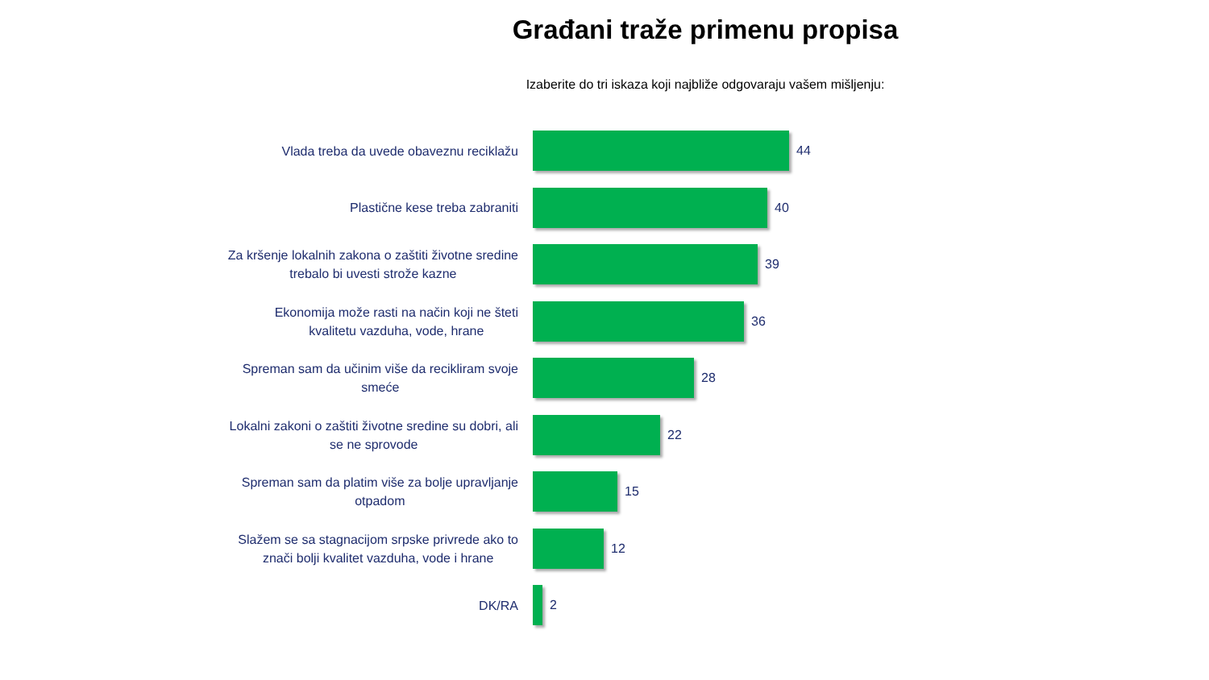Građani traže primenu propisa
Izaberite do tri iskaza koji najbliže odgovaraju vašem mišljenju:
Vlada treba da uvede obaveznu reciklažu
44
Plastične kese treba zabraniti
40
Za kršenje lokalnih zakona o zaštiti životne sredine
trebalo bi uvesti strože kazne
39
Ekonomija može rasti na način koji ne šteti
kvalitetu vazduha, vode, hrane
36
Spreman sam da učinim više da recikliram svoje
smeće
28
Lokalni zakoni o zaštiti životne sredine su dobri, ali
se ne sprovode
22
Spreman sam da platim više za bolje upravljanje
otpadom
15
Slažem se sa stagnacijom srpske privrede ako to
znači bolji kvalitet vazduha, vode i hrane
12
DK/RA
2